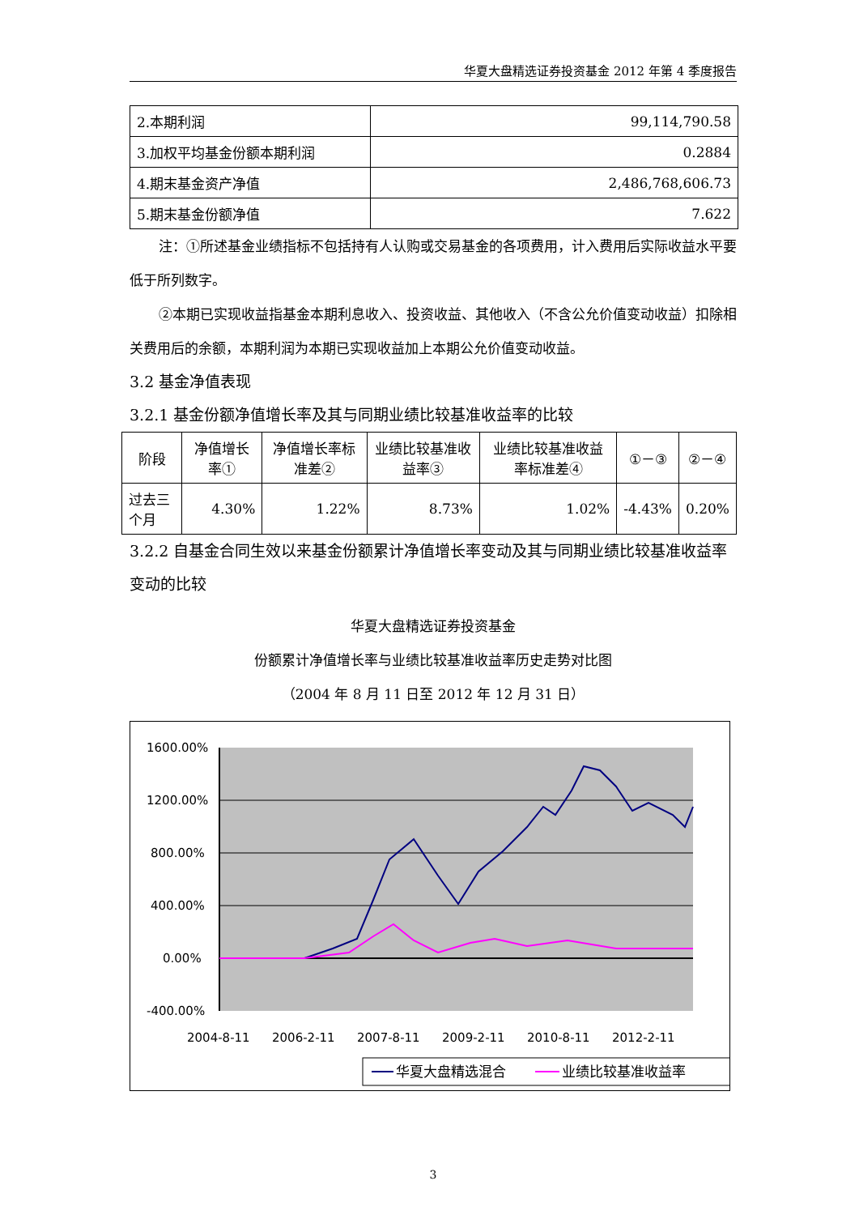华夏大盘精选证券投资基金 2012 年第 4 季度报告
| 2.本期利润 | 99,114,790.58 |
| 3.加权平均基金份额本期利润 | 0.2884 |
| 4.期末基金资产净值 | 2,486,768,606.73 |
| 5.期末基金份额净值 | 7.622 |
注：①所述基金业绩指标不包括持有人认购或交易基金的各项费用，计入费用后实际收益水平要低于所列数字。
②本期已实现收益指基金本期利息收入、投资收益、其他收入（不含公允价值变动收益）扣除相关费用后的余额，本期利润为本期已实现收益加上本期公允价值变动收益。
3.2 基金净值表现
3.2.1 基金份额净值增长率及其与同期业绩比较基准收益率的比较
| 阶段 | 净值增长率① | 净值增长率标准差② | 业绩比较基准收益率③ | 业绩比较基准收益率标准差④ | ①－③ | ②－④ |
| --- | --- | --- | --- | --- | --- | --- |
| 过去三个月 | 4.30% | 1.22% | 8.73% | 1.02% | -4.43% | 0.20% |
3.2.2 自基金合同生效以来基金份额累计净值增长率变动及其与同期业绩比较基准收益率变动的比较
华夏大盘精选证券投资基金
份额累计净值增长率与业绩比较基准收益率历史走势对比图
（2004 年 8 月 11 日至 2012 年 12 月 31 日）
1600.00%
1200.00%
800.00%
400.00%
0.00%
-400.00%
2004-8-11
2006-2-11
2007-8-11
2009-2-11
2010-8-11
2012-2-11
华夏大盘精选混合
业绩比较基准收益率
3